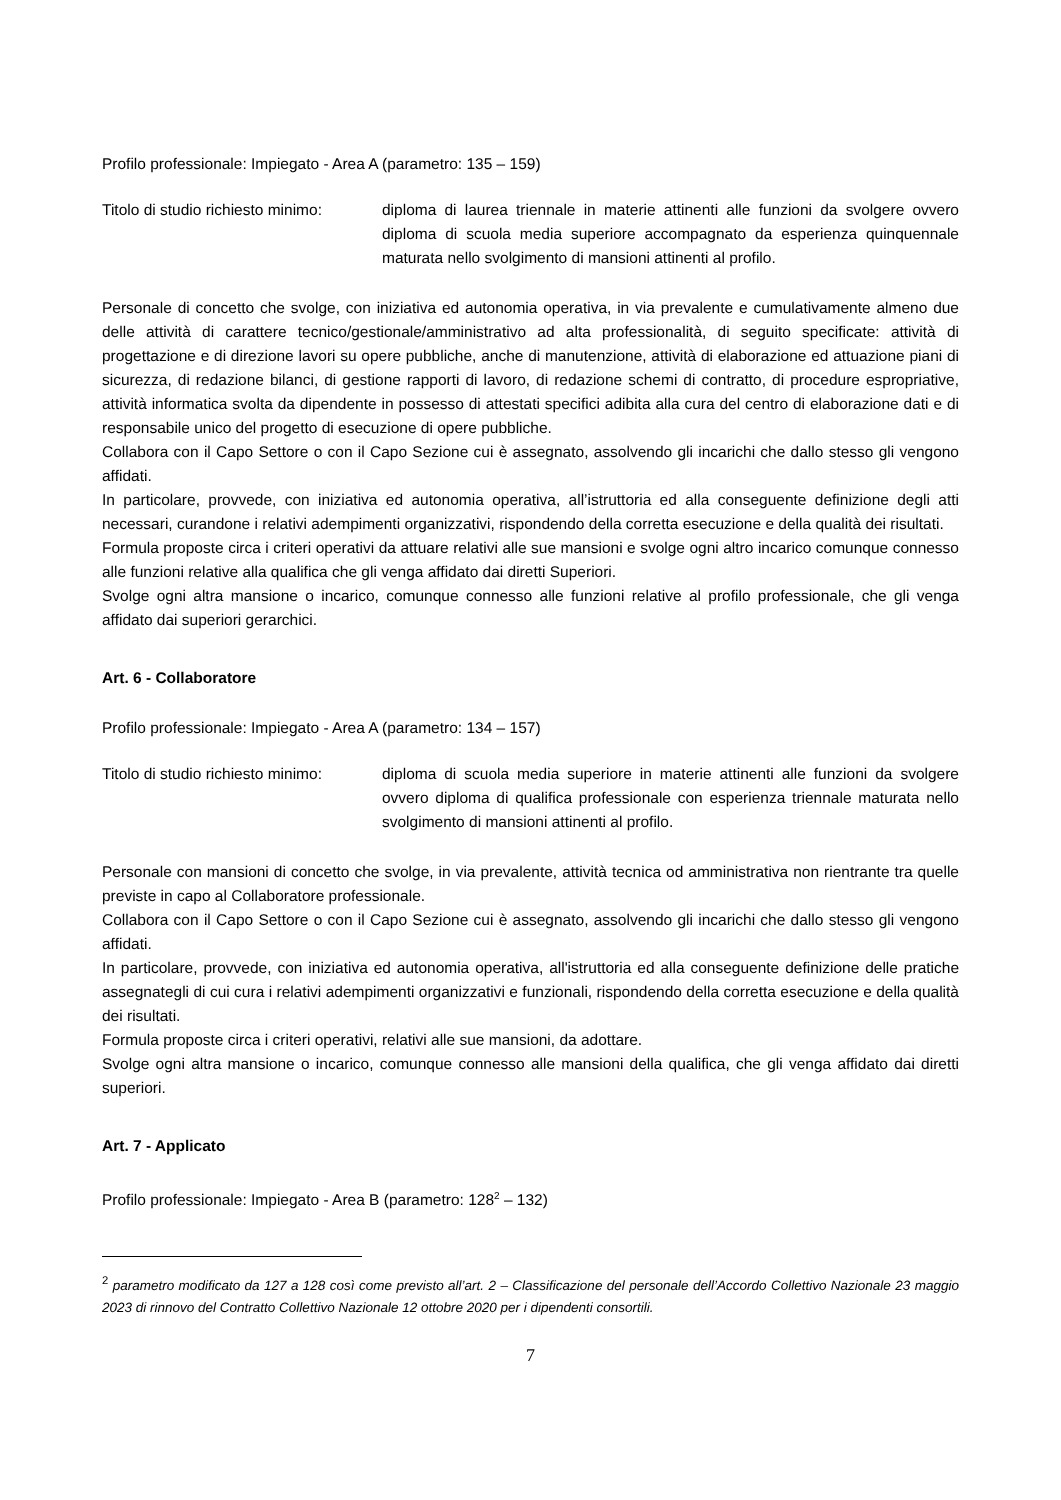Profilo professionale: Impiegato - Area A (parametro: 135 – 159)
Titolo di studio richiesto minimo:
diploma di laurea triennale in materie attinenti alle funzioni da svolgere ovvero diploma di scuola media superiore accompagnato da esperienza quinquennale maturata nello svolgimento di mansioni attinenti al profilo.
Personale di concetto che svolge, con iniziativa ed autonomia operativa, in via prevalente e cumulativamente almeno due delle attività di carattere tecnico/gestionale/amministrativo ad alta professionalità, di seguito specificate: attività di progettazione e di direzione lavori su opere pubbliche, anche di manutenzione, attività di elaborazione ed attuazione piani di sicurezza, di redazione bilanci, di gestione rapporti di lavoro, di redazione schemi di contratto, di procedure espropriative, attività informatica svolta da dipendente in possesso di attestati specifici adibita alla cura del centro di elaborazione dati e di responsabile unico del progetto di esecuzione di opere pubbliche.
Collabora con il Capo Settore o con il Capo Sezione cui è assegnato, assolvendo gli incarichi che dallo stesso gli vengono affidati.
In particolare, provvede, con iniziativa ed autonomia operativa, all’istruttoria ed alla conseguente definizione degli atti necessari, curandone i relativi adempimenti organizzativi, rispondendo della corretta esecuzione e della qualità dei risultati.
Formula proposte circa i criteri operativi da attuare relativi alle sue mansioni e svolge ogni altro incarico comunque connesso alle funzioni relative alla qualifica che gli venga affidato dai diretti Superiori.
Svolge ogni altra mansione o incarico, comunque connesso alle funzioni relative al profilo professionale, che gli venga affidato dai superiori gerarchici.
Art. 6 - Collaboratore
Profilo professionale: Impiegato - Area A (parametro: 134 – 157)
Titolo di studio richiesto minimo:
diploma di scuola media superiore in materie attinenti alle funzioni da svolgere ovvero diploma di qualifica professionale con esperienza triennale maturata nello svolgimento di mansioni attinenti al profilo.
Personale con mansioni di concetto che svolge, in via prevalente, attività tecnica od amministrativa non rientrante tra quelle previste in capo al Collaboratore professionale.
Collabora con il Capo Settore o con il Capo Sezione cui è assegnato, assolvendo gli incarichi che dallo stesso gli vengono affidati.
In particolare, provvede, con iniziativa ed autonomia operativa, all'istruttoria ed alla conseguente definizione delle pratiche assegnategli di cui cura i relativi adempimenti organizzativi e funzionali, rispondendo della corretta esecuzione e della qualità dei risultati.
Formula proposte circa i criteri operativi, relativi alle sue mansioni, da adottare.
Svolge ogni altra mansione o incarico, comunque connesso alle mansioni della qualifica, che gli venga affidato dai diretti superiori.
Art. 7 - Applicato
Profilo professionale: Impiegato - Area B (parametro: 128<sup>2</sup> – 132)
<sup>2</sup> parametro modificato da 127 a 128 così come previsto all’art. 2 – Classificazione del personale dell’Accordo Collettivo Nazionale 23 maggio 2023 di rinnovo del Contratto Collettivo Nazionale 12 ottobre 2020 per i dipendenti consortili.
7